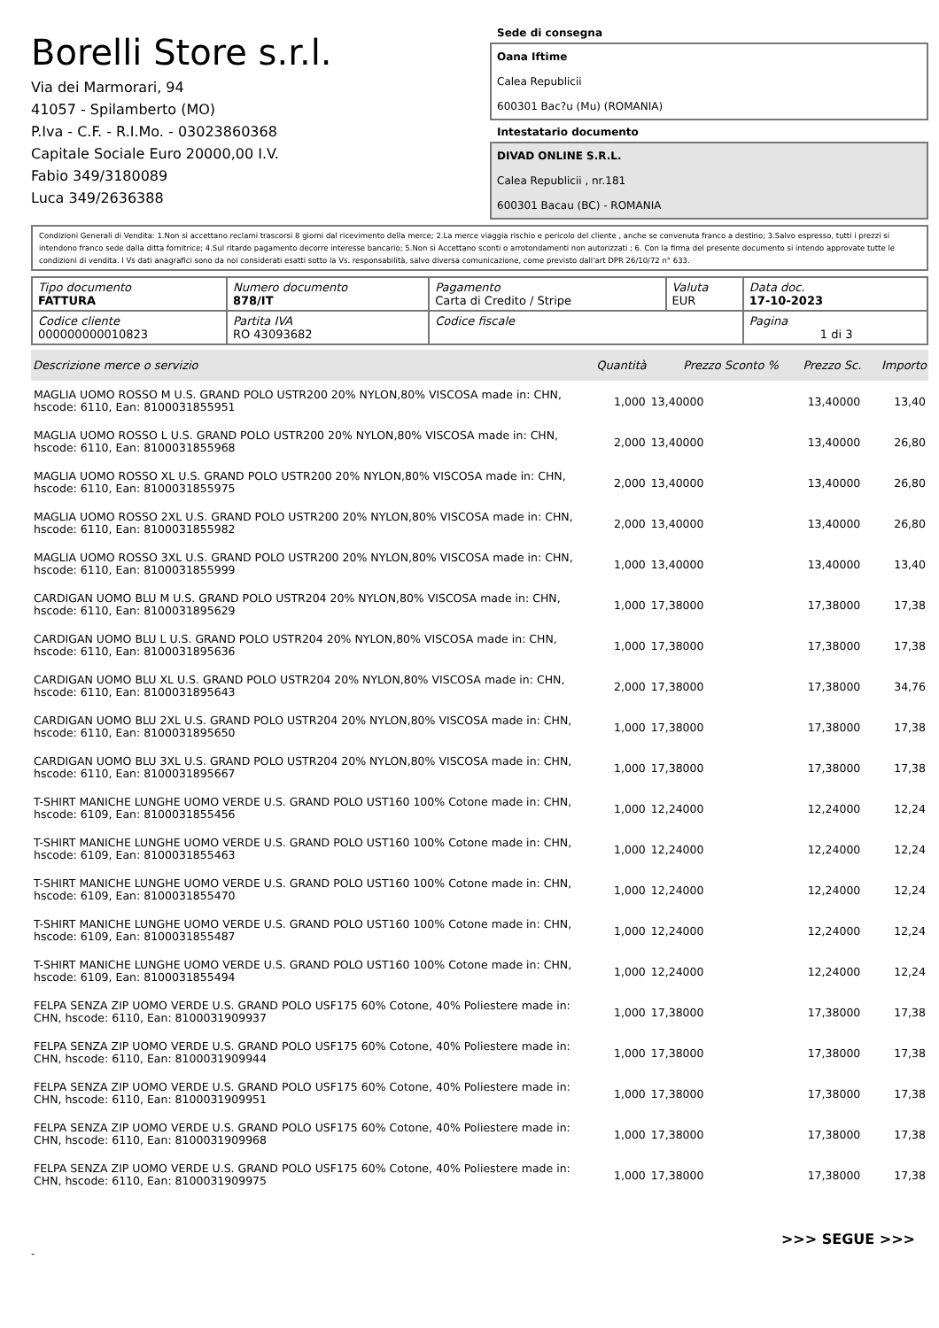Borelli Store s.r.l.
Via dei Marmorari, 94
41057 - Spilamberto (MO)
P.Iva - C.F. - R.I.Mo. - 03023860368
Capitale Sociale Euro 20000,00 I.V.
Fabio 349/3180089
Luca 349/2636388
Sede di consegna
Oana Iftime
Calea Republicii
600301 Bac?u (Mu) (ROMANIA)
Intestatario documento
DIVAD ONLINE S.R.L.
Calea Republicii , nr.181
600301 Bacau (BC) - ROMANIA
Condizioni Generali di Vendita: 1.Non si accettano reclami trascorsi 8 giorni dal ricevimento della merce; 2.La merce viaggia rischio e pericolo del cliente , anche se convenuta franco a destino; 3.Salvo espresso, tutti i prezzi si intendono franco sede dalla ditta fornitrice; 4.Sul ritardo pagamento decorre interesse bancario; 5.Non si Accettano sconti o arrotondamenti non autorizzati ; 6. Con la firma del presente documento si intendo approvate tutte le condizioni di vendita. I Vs dati anagrafici sono da noi considerati esatti sotto la Vs. responsabilità, salvo diversa comunicazione, come previsto dall'art DPR 26/10/72 n° 633.
| Tipo documento FATTURA | Numero documento 878/IT | Pagamento Carta di Credito / Stripe | Valuta EUR | Data doc. 17-10-2023 |
| Codice cliente 000000000010823 | Partita IVA RO 43093682 | Codice fiscale | | Pagina 1 di 3 |
| Descrizione merce o servizio | Quantità | Prezzo Sconto % | Prezzo Sc. | Importo |
| --- | --- | --- | --- | --- |
| MAGLIA UOMO ROSSO M U.S. GRAND POLO USTR200 20% NYLON,80% VISCOSA made in: CHN, hscode: 6110, Ean: 8100031855951 | 1,000 | 13,40000 | 13,40000 | 13,40 |
| MAGLIA UOMO ROSSO L U.S. GRAND POLO USTR200 20% NYLON,80% VISCOSA made in: CHN, hscode: 6110, Ean: 8100031855968 | 2,000 | 13,40000 | 13,40000 | 26,80 |
| MAGLIA UOMO ROSSO XL U.S. GRAND POLO USTR200 20% NYLON,80% VISCOSA made in: CHN, hscode: 6110, Ean: 8100031855975 | 2,000 | 13,40000 | 13,40000 | 26,80 |
| MAGLIA UOMO ROSSO 2XL U.S. GRAND POLO USTR200 20% NYLON,80% VISCOSA made in: CHN, hscode: 6110, Ean: 8100031855982 | 2,000 | 13,40000 | 13,40000 | 26,80 |
| MAGLIA UOMO ROSSO 3XL U.S. GRAND POLO USTR200 20% NYLON,80% VISCOSA made in: CHN, hscode: 6110, Ean: 8100031855999 | 1,000 | 13,40000 | 13,40000 | 13,40 |
| CARDIGAN UOMO BLU M U.S. GRAND POLO USTR204 20% NYLON,80% VISCOSA made in: CHN, hscode: 6110, Ean: 8100031895629 | 1,000 | 17,38000 | 17,38000 | 17,38 |
| CARDIGAN UOMO BLU L U.S. GRAND POLO USTR204 20% NYLON,80% VISCOSA made in: CHN, hscode: 6110, Ean: 8100031895636 | 1,000 | 17,38000 | 17,38000 | 17,38 |
| CARDIGAN UOMO BLU XL U.S. GRAND POLO USTR204 20% NYLON,80% VISCOSA made in: CHN, hscode: 6110, Ean: 8100031895643 | 2,000 | 17,38000 | 17,38000 | 34,76 |
| CARDIGAN UOMO BLU 2XL U.S. GRAND POLO USTR204 20% NYLON,80% VISCOSA made in: CHN, hscode: 6110, Ean: 8100031895650 | 1,000 | 17,38000 | 17,38000 | 17,38 |
| CARDIGAN UOMO BLU 3XL U.S. GRAND POLO USTR204 20% NYLON,80% VISCOSA made in: CHN, hscode: 6110, Ean: 8100031895667 | 1,000 | 17,38000 | 17,38000 | 17,38 |
| T-SHIRT MANICHE LUNGHE UOMO VERDE U.S. GRAND POLO UST160 100% Cotone made in: CHN, hscode: 6109, Ean: 8100031855456 | 1,000 | 12,24000 | 12,24000 | 12,24 |
| T-SHIRT MANICHE LUNGHE UOMO VERDE U.S. GRAND POLO UST160 100% Cotone made in: CHN, hscode: 6109, Ean: 8100031855463 | 1,000 | 12,24000 | 12,24000 | 12,24 |
| T-SHIRT MANICHE LUNGHE UOMO VERDE U.S. GRAND POLO UST160 100% Cotone made in: CHN, hscode: 6109, Ean: 8100031855470 | 1,000 | 12,24000 | 12,24000 | 12,24 |
| T-SHIRT MANICHE LUNGHE UOMO VERDE U.S. GRAND POLO UST160 100% Cotone made in: CHN, hscode: 6109, Ean: 8100031855487 | 1,000 | 12,24000 | 12,24000 | 12,24 |
| T-SHIRT MANICHE LUNGHE UOMO VERDE U.S. GRAND POLO UST160 100% Cotone made in: CHN, hscode: 6109, Ean: 8100031855494 | 1,000 | 12,24000 | 12,24000 | 12,24 |
| FELPA SENZA ZIP UOMO VERDE U.S. GRAND POLO USF175 60% Cotone, 40% Poliestere made in: CHN, hscode: 6110, Ean: 8100031909937 | 1,000 | 17,38000 | 17,38000 | 17,38 |
| FELPA SENZA ZIP UOMO VERDE U.S. GRAND POLO USF175 60% Cotone, 40% Poliestere made in: CHN, hscode: 6110, Ean: 8100031909944 | 1,000 | 17,38000 | 17,38000 | 17,38 |
| FELPA SENZA ZIP UOMO VERDE U.S. GRAND POLO USF175 60% Cotone, 40% Poliestere made in: CHN, hscode: 6110, Ean: 8100031909951 | 1,000 | 17,38000 | 17,38000 | 17,38 |
| FELPA SENZA ZIP UOMO VERDE U.S. GRAND POLO USF175 60% Cotone, 40% Poliestere made in: CHN, hscode: 6110, Ean: 8100031909968 | 1,000 | 17,38000 | 17,38000 | 17,38 |
| FELPA SENZA ZIP UOMO VERDE U.S. GRAND POLO USF175 60% Cotone, 40% Poliestere made in: CHN, hscode: 6110, Ean: 8100031909975 | 1,000 | 17,38000 | 17,38000 | 17,38 |
>>> SEGUE >>>
-